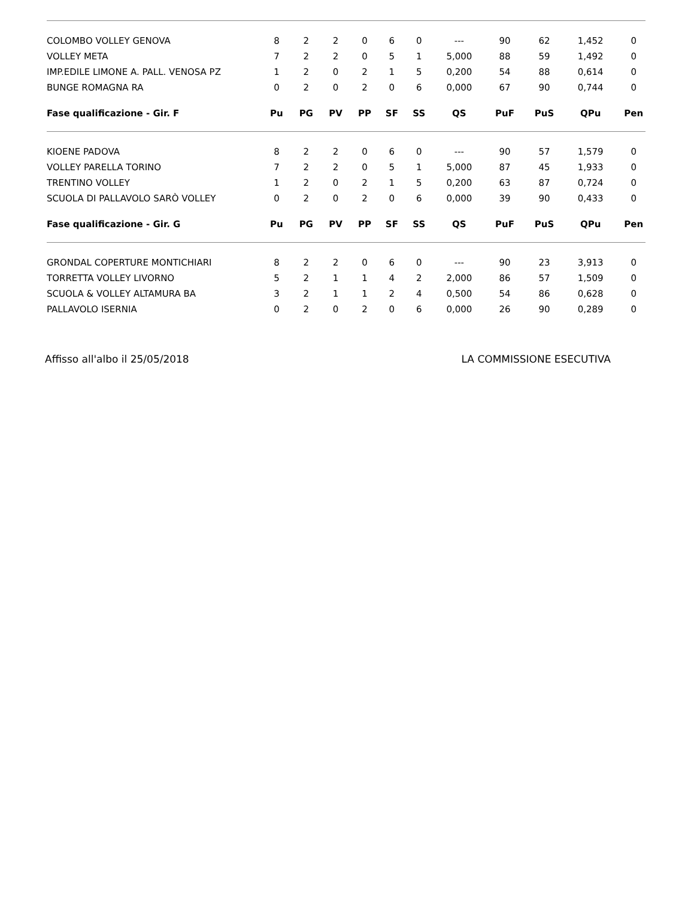| COLOMBO VOLLEY GENOVA | 8 | 2 | 2 | 0 | 6 | 0 | --- | 90 | 62 | 1,452 | 0 |
| VOLLEY META | 7 | 2 | 2 | 0 | 5 | 1 | 5,000 | 88 | 59 | 1,492 | 0 |
| IMP.EDILE LIMONE A. PALL. VENOSA PZ | 1 | 2 | 0 | 2 | 1 | 5 | 0,200 | 54 | 88 | 0,614 | 0 |
| BUNGE ROMAGNA RA | 0 | 2 | 0 | 2 | 0 | 6 | 0,000 | 67 | 90 | 0,744 | 0 |
| Fase qualificazione - Gir. F | Pu | PG | PV | PP | SF | SS | QS | PuF | PuS | QPu | Pen |
| KIOENE PADOVA | 8 | 2 | 2 | 0 | 6 | 0 | --- | 90 | 57 | 1,579 | 0 |
| VOLLEY PARELLA TORINO | 7 | 2 | 2 | 0 | 5 | 1 | 5,000 | 87 | 45 | 1,933 | 0 |
| TRENTINO VOLLEY | 1 | 2 | 0 | 2 | 1 | 5 | 0,200 | 63 | 87 | 0,724 | 0 |
| SCUOLA DI PALLAVOLO SARÒ VOLLEY | 0 | 2 | 0 | 2 | 0 | 6 | 0,000 | 39 | 90 | 0,433 | 0 |
| Fase qualificazione - Gir. G | Pu | PG | PV | PP | SF | SS | QS | PuF | PuS | QPu | Pen |
| GRONDAL COPERTURE MONTICHIARI | 8 | 2 | 2 | 0 | 6 | 0 | --- | 90 | 23 | 3,913 | 0 |
| TORRETTA VOLLEY LIVORNO | 5 | 2 | 1 | 1 | 4 | 2 | 2,000 | 86 | 57 | 1,509 | 0 |
| SCUOLA & VOLLEY ALTAMURA BA | 3 | 2 | 1 | 1 | 2 | 4 | 0,500 | 54 | 86 | 0,628 | 0 |
| PALLAVOLO ISERNIA | 0 | 2 | 0 | 2 | 0 | 6 | 0,000 | 26 | 90 | 0,289 | 0 |
Affisso all'albo il 25/05/2018 LA COMMISSIONE ESECUTIVA